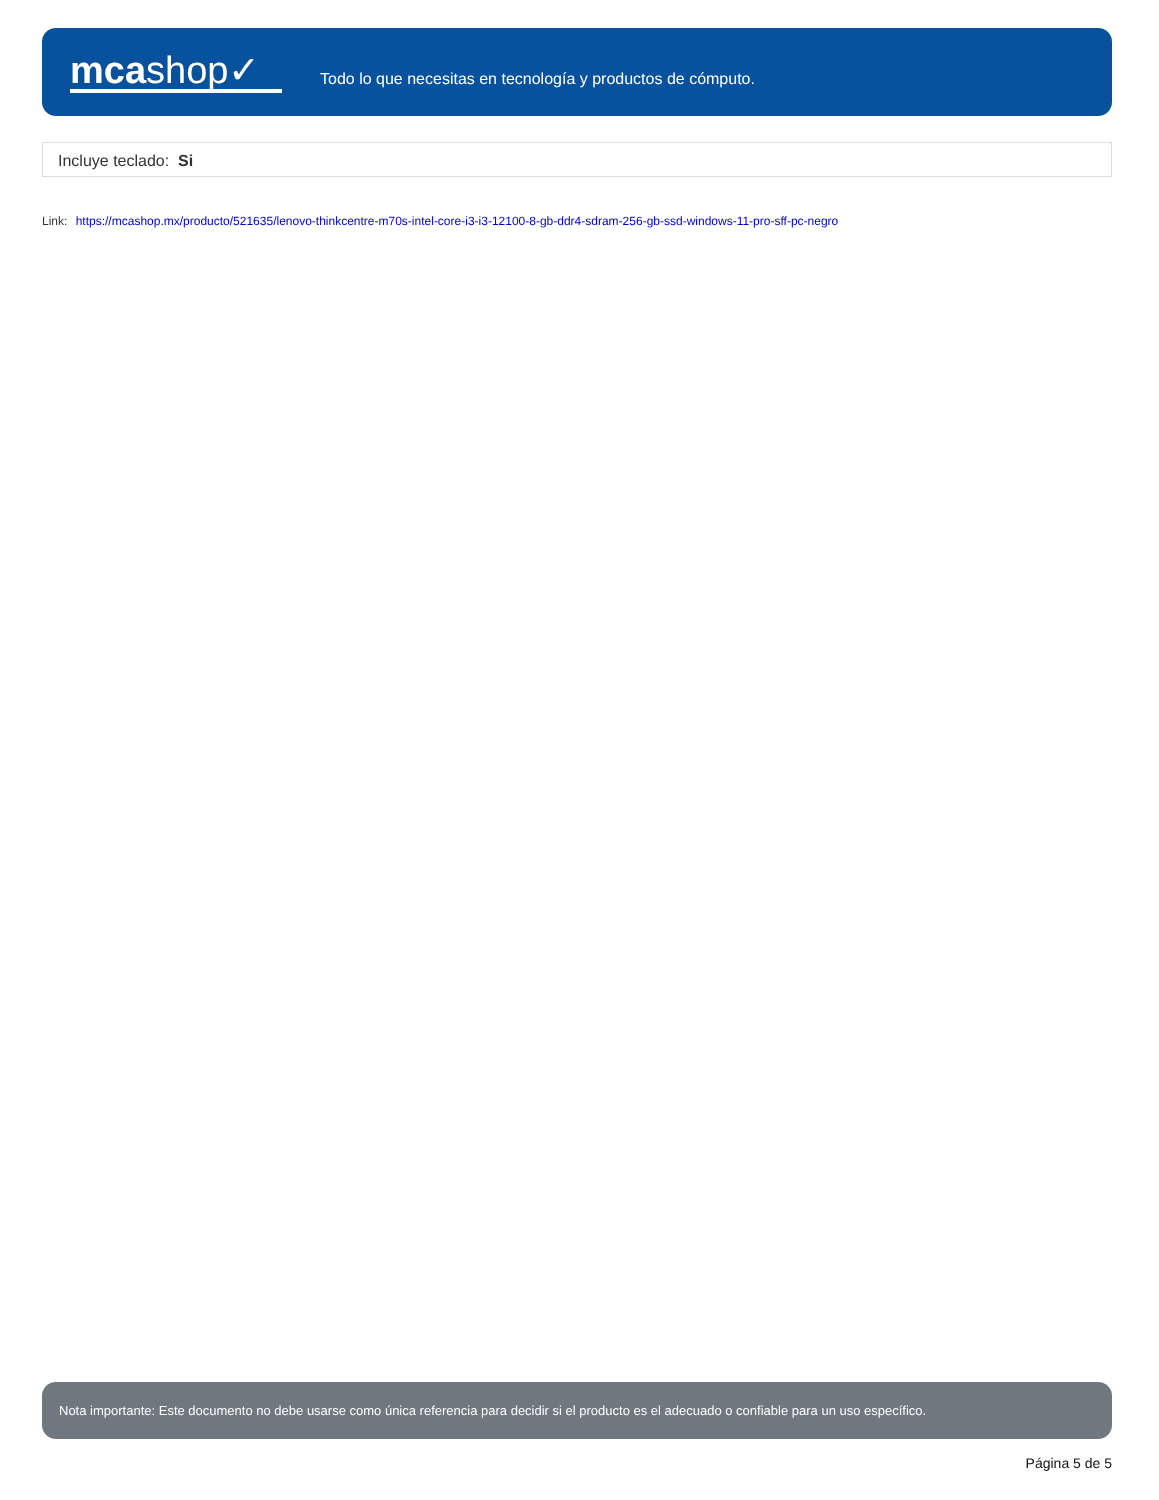mcashop✓
Todo lo que necesitas en tecnología y productos de cómputo.
Incluye teclado: Si
Link: https://mcashop.mx/producto/521635/lenovo-thinkcentre-m70s-intel-core-i3-i3-12100-8-gb-ddr4-sdram-256-gb-ssd-windows-11-pro-sff-pc-negro
Nota importante: Este documento no debe usarse como única referencia para decidir si el producto es el adecuado o confiable para un uso específico.
Página 5 de 5